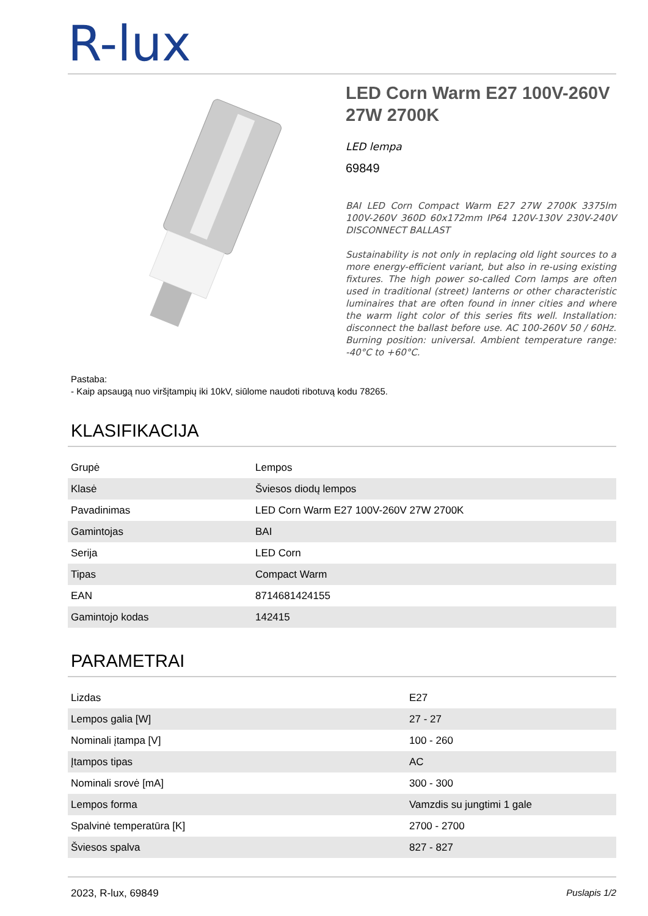R-lux
LED Corn Warm E27 100V-260V 27W 2700K
LED lempa
69849
BAI LED Corn Compact Warm E27 27W 2700K 3375lm 100V-260V 360D 60x172mm IP64 120V-130V 230V-240V DISCONNECT BALLAST
Sustainability is not only in replacing old light sources to a more energy-efficient variant, but also in re-using existing fixtures. The high power so-called Corn lamps are often used in traditional (street) lanterns or other characteristic luminaires that are often found in inner cities and where the warm light color of this series fits well. Installation: disconnect the ballast before use. AC 100-260V 50 / 60Hz. Burning position: universal. Ambient temperature range: -40°C to +60°C.
Pastaba:
- Kaip apsaugą nuo viršįtampių iki 10kV, siūlome naudoti ribotuvą kodu 78265.
KLASIFIKACIJA
| Grupė | Lempos |
| Klasė | Šviesos diodų lempos |
| Pavadinimas | LED Corn Warm E27 100V-260V 27W 2700K |
| Gamintojas | BAI |
| Serija | LED Corn |
| Tipas | Compact Warm |
| EAN | 8714681424155 |
| Gamintojo kodas | 142415 |
PARAMETRAI
| Lizdas | E27 |
| Lempos galia [W] | 27 - 27 |
| Nominali įtampa [V] | 100 - 260 |
| Įtampos tipas | AC |
| Nominali srovė [mA] | 300 - 300 |
| Lempos forma | Vamzdis su jungtimi 1 gale |
| Spalvinė temperatūra [K] | 2700 - 2700 |
| Šviesos spalva | 827 - 827 |
2023, R-lux, 69849 Puslapis 1/2